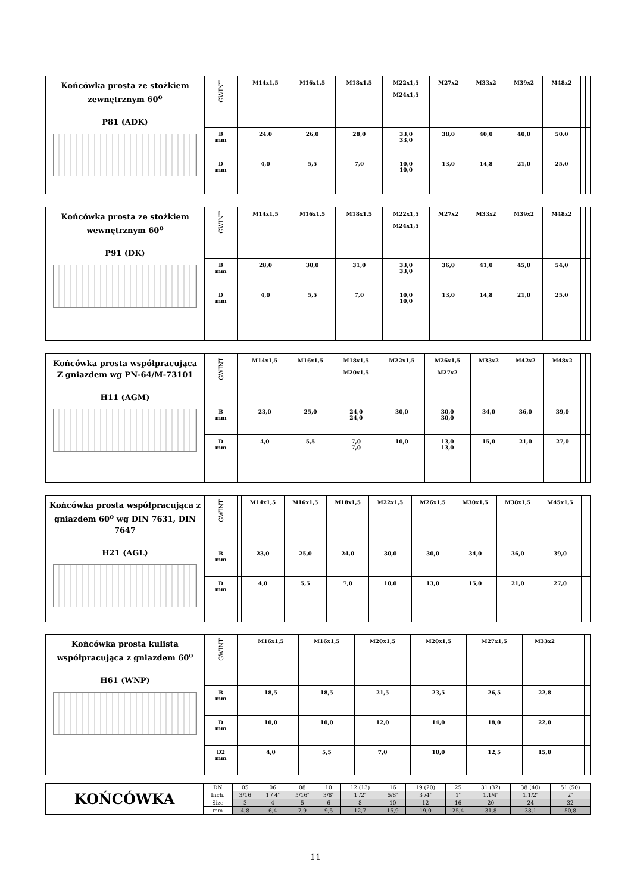| Końcówka prosta ze stożkiem zewnętrznym 60<sup>o</sup> P81 (ADK) | GWINT | | M14x1,5 | M16x1,5 | M18x1,5 | M22x1,5 M24x1,5 | M27x2 | M33x2 | M39x2 | M48x2 | | |
| | B mm | | 24,0 | 26,0 | 28,0 | 33,0 33,0 | 38,0 | 40,0 | 40,0 | 50,0 | | |
| | D mm | | 4,0 | 5,5 | 7,0 | 10,0 10,0 | 13,0 | 14,8 | 21,0 | 25,0 | | |
| Końcówka prosta ze stożkiem wewnętrznym 60<sup>o</sup> P91 (DK) | GWINT | | M14x1,5 | M16x1,5 | M18x1,5 | M22x1,5 M24x1,5 | M27x2 | M33x2 | M39x2 | M48x2 | | |
| | B mm | | 28,0 | 30,0 | 31,0 | 33,0 33,0 | 36,0 | 41,0 | 45,0 | 54,0 | | |
| | D mm | | 4,0 | 5,5 | 7,0 | 10,0 10,0 | 13,0 | 14,8 | 21,0 | 25,0 | | |
| Końcówka prosta współpracująca Z gniazdem wg PN-64/M-73101 H11 (AGM) | GWINT | | M14x1,5 | M16x1,5 | M18x1,5 M20x1,5 | M22x1,5 | M26x1,5 M27x2 | M33x2 | M42x2 | M48x2 | | |
| | B mm | | 23,0 | 25,0 | 24,0 24,0 | 30,0 | 30,0 30,0 | 34,0 | 36,0 | 39,0 | | |
| | D mm | | 4,0 | 5,5 | 7,0 7,0 | 10,0 | 13,0 13,0 | 15,0 | 21,0 | 27,0 | | |
| Końcówka prosta współpracująca z gniazdem 60<sup>o</sup> wg DIN 7631, DIN 7647 H21 (AGL) | GWINT | | M14x1,5 | M16x1,5 | M18x1,5 | M22x1,5 | M26x1,5 | M30x1,5 | M38x1,5 | M45x1,5 | | |
| | B mm | | 23,0 | 25,0 | 24,0 | 30,0 | 30,0 | 34,0 | 36,0 | 39,0 | | |
| | D mm | | 4,0 | 5,5 | 7,0 | 10,0 | 13,0 | 15,0 | 21,0 | 27,0 | | |
| Końcówka prosta kulista współpracująca z gniazdem 60<sup>o</sup> H61 (WNP) | GWINT | | M16x1,5 | M16x1,5 | M20x1,5 | M20x1,5 | M27x1,5 | M33x2 | | | | |
| | B mm | | 18,5 | 18,5 | 21,5 | 23,5 | 26,5 | 22,8 | | | | |
| | D mm | | 10,0 | 10,0 | 12,0 | 14,0 | 18,0 | 22,0 | | | | |
| | D2 mm | | 4,0 | 5,5 | 7,0 | 10,0 | 12,5 | 15,0 | | | | |
| KOŃCÓWKA | DN | 05 | 06 | 08 | 10 | 12 (13) | 16 | 19 (20) | 25 | 31 (32) | 38 (40) | 51 (50) |
| | Inch. | 3/16 | 1 / 4″ | 5/16″ | 3/8″ | 1 /2″ | 5/8″ | 3 /4″ | 1″ | 1.1/4″ | 1.1/2″ | 2″ |
| | Size | 3 | 4 | 5 | 6 | 8 | 10 | 12 | 16 | 20 | 24 | 32 |
| | mm | 4,8 | 6,4 | 7,9 | 9,5 | 12,7 | 15,9 | 19,0 | 25,4 | 31,8 | 38,1 | 50,8 |
11